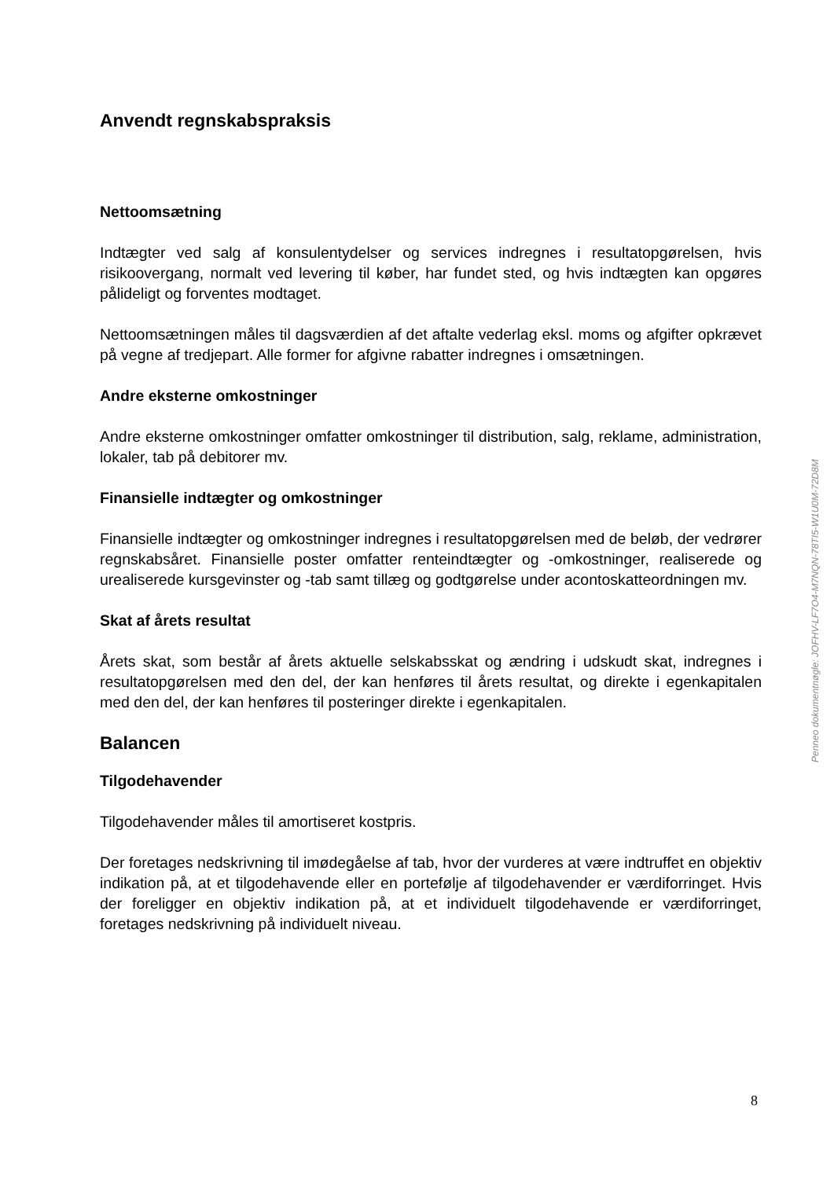Anvendt regnskabspraksis
Nettoomsætning
Indtægter ved salg af konsulentydelser og services indregnes i resultatopgørelsen, hvis risikoovergang, normalt ved levering til køber, har fundet sted, og hvis indtægten kan opgøres pålideligt og forventes modtaget.
Nettoomsætningen måles til dagsværdien af det aftalte vederlag eksl. moms og afgifter opkrævet på vegne af tredjepart. Alle former for afgivne rabatter indregnes i omsætningen.
Andre eksterne omkostninger
Andre eksterne omkostninger omfatter omkostninger til distribution, salg, reklame, administration, lokaler, tab på debitorer mv.
Finansielle indtægter og omkostninger
Finansielle indtægter og omkostninger indregnes i resultatopgørelsen med de beløb, der vedrører regnskabsåret. Finansielle poster omfatter renteindtægter og -omkostninger, realiserede og urealiserede kursgevinster og -tab samt tillæg og godtgørelse under acontoskatteordningen mv.
Skat af årets resultat
Årets skat, som består af årets aktuelle selskabsskat og ændring i udskudt skat, indregnes i resultatopgørelsen med den del, der kan henføres til årets resultat, og direkte i egenkapitalen med den del, der kan henføres til posteringer direkte i egenkapitalen.
Balancen
Tilgodehavender
Tilgodehavender måles til amortiseret kostpris.
Der foretages nedskrivning til imødegåelse af tab, hvor der vurderes at være indtruffet en objektiv indikation på, at et tilgodehavende eller en portefølje af tilgodehavender er værdiforringet. Hvis der foreligger en objektiv indikation på, at et individuelt tilgodehavende er værdiforringet, foretages nedskrivning på individuelt niveau.
Penneo dokumentnøgle: JOFHV-LF7O4-M7NQN-78TI5-W1U0M-72D8M
8